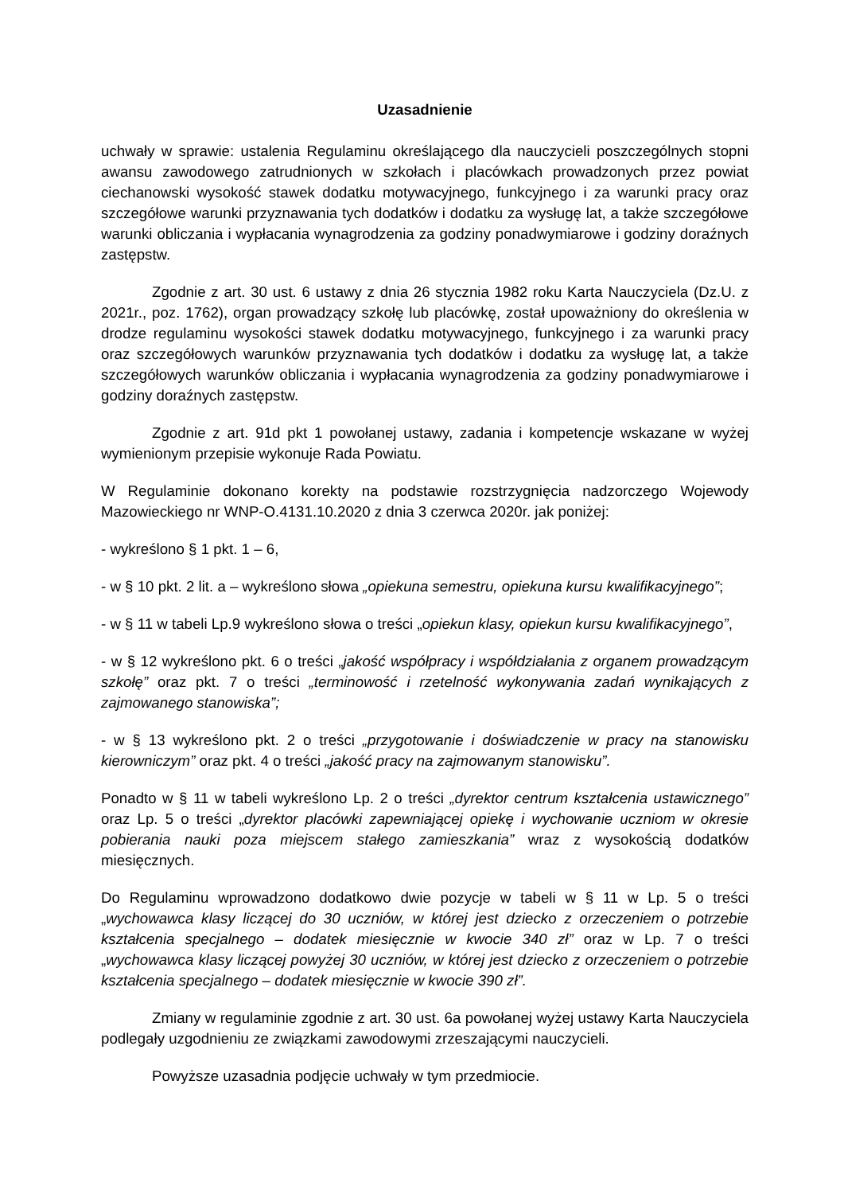Uzasadnienie
uchwały w sprawie: ustalenia Regulaminu określającego dla nauczycieli poszczególnych stopni awansu zawodowego zatrudnionych w szkołach i placówkach prowadzonych przez powiat ciechanowski wysokość stawek dodatku motywacyjnego, funkcyjnego i za warunki pracy oraz szczegółowe warunki przyznawania tych dodatków i dodatku za wysługę lat, a także szczegółowe warunki obliczania i wypłacania wynagrodzenia za godziny ponadwymiarowe i godziny doraźnych zastępstw.
Zgodnie z art. 30 ust. 6 ustawy z dnia 26 stycznia 1982 roku Karta Nauczyciela (Dz.U. z 2021r., poz. 1762), organ prowadzący szkołę lub placówkę, został upoważniony do określenia w drodze regulaminu wysokości stawek dodatku motywacyjnego, funkcyjnego i za warunki pracy oraz szczegółowych warunków przyznawania tych dodatków i dodatku za wysługę lat, a także szczegółowych warunków obliczania i wypłacania wynagrodzenia za godziny ponadwymiarowe i godziny doraźnych zastępstw.
Zgodnie z art. 91d pkt 1 powołanej ustawy, zadania i kompetencje wskazane w wyżej wymienionym przepisie wykonuje Rada Powiatu.
W Regulaminie dokonano korekty na podstawie rozstrzygnięcia nadzorczego Wojewody Mazowieckiego nr WNP-O.4131.10.2020 z dnia 3 czerwca 2020r. jak poniżej:
- wykreślono § 1 pkt. 1 – 6,
- w § 10 pkt. 2 lit. a – wykreślono słowa „opiekuna semestru, opiekuna kursu kwalifikacyjnego”;
- w § 11 w tabeli Lp.9 wykreślono słowa o treści „opiekun klasy, opiekun kursu kwalifikacyjnego”,
- w § 12 wykreślono pkt. 6 o treści „jakość współpracy i współdziałania z organem prowadzącym szkołę” oraz pkt. 7 o treści „terminowość i rzetelność wykonywania zadań wynikających z zajmowanego stanowiska”;
- w § 13 wykreślono pkt. 2 o treści „przygotowanie i doświadczenie w pracy na stanowisku kierowniczym” oraz pkt. 4 o treści „jakość pracy na zajmowanym stanowisku”.
Ponadto w § 11 w tabeli wykreślono Lp. 2 o treści „dyrektor centrum kształcenia ustawicznego” oraz Lp. 5 o treści „dyrektor placówki zapewniającej opiekę i wychowanie uczniom w okresie pobierania nauki poza miejscem stałego zamieszkania” wraz z wysokością dodatków miesięcznych.
Do Regulaminu wprowadzono dodatkowo dwie pozycje w tabeli w § 11 w Lp. 5 o treści „wychowawca klasy liczącej do 30 uczniów, w której jest dziecko z orzeczeniem o potrzebie kształcenia specjalnego – dodatek miesięcznie w kwocie 340 zł” oraz w Lp. 7 o treści „wychowawca klasy liczącej powyżej 30 uczniów, w której jest dziecko z orzeczeniem o potrzebie kształcenia specjalnego – dodatek miesięcznie w kwocie 390 zł”.
Zmiany w regulaminie zgodnie z art. 30 ust. 6a powołanej wyżej ustawy Karta Nauczyciela podlegały uzgodnieniu ze związkami zawodowymi zrzeszającymi nauczycieli.
Powyższe uzasadnia podjęcie uchwały w tym przedmiocie.